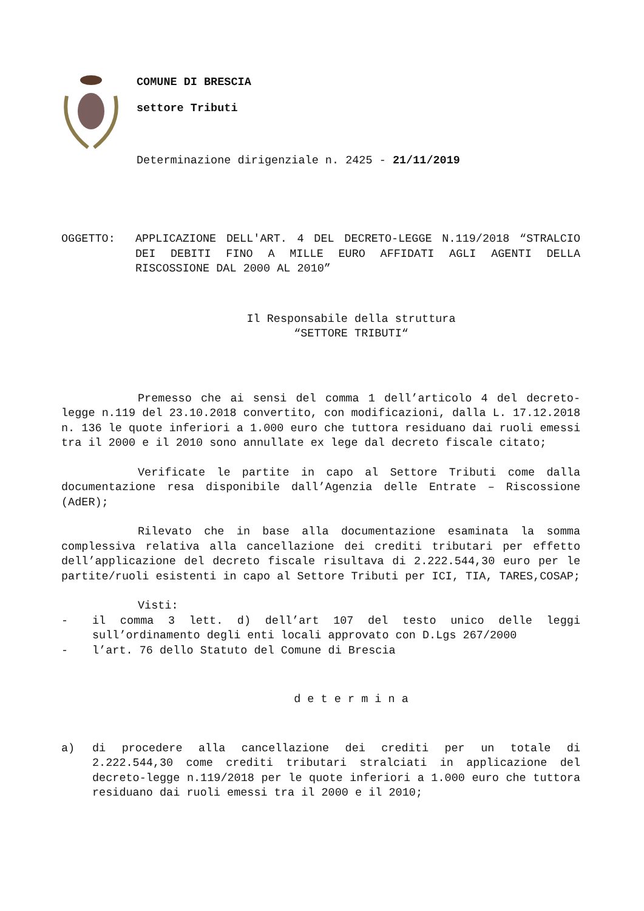COMUNE DI BRESCIA
settore Tributi
Determinazione dirigenziale n. 2425 - 21/11/2019
OGGETTO: APPLICAZIONE DELL'ART. 4 DEL DECRETO-LEGGE N.119/2018 “STRALCIO DEI DEBITI FINO A MILLE EURO AFFIDATI AGLI AGENTI DELLA RISCOSSIONE DAL 2000 AL 2010”
Il Responsabile della struttura
“SETTORE TRIBUTI“
Premesso che ai sensi del comma 1 dell’articolo 4 del decreto-legge n.119 del 23.10.2018 convertito, con modificazioni, dalla L. 17.12.2018 n. 136 le quote inferiori a 1.000 euro che tuttora residuano dai ruoli emessi tra il 2000 e il 2010 sono annullate ex lege dal decreto fiscale citato;
Verificate le partite in capo al Settore Tributi come dalla documentazione resa disponibile dall’Agenzia delle Entrate – Riscossione (AdER);
Rilevato che in base alla documentazione esaminata la somma complessiva relativa alla cancellazione dei crediti tributari per effetto dell’applicazione del decreto fiscale risultava di 2.222.544,30 euro per le partite/ruoli esistenti in capo al Settore Tributi per ICI, TIA, TARES,COSAP;
Visti:
- il comma 3 lett. d) dell’art 107 del testo unico delle leggi sull’ordinamento degli enti locali approvato con D.Lgs 267/2000
- l’art. 76 dello Statuto del Comune di Brescia
d e t e r m i n a
a) di procedere alla cancellazione dei crediti per un totale di 2.222.544,30 come crediti tributari stralciati in applicazione del decreto-legge n.119/2018 per le quote inferiori a 1.000 euro che tuttora residuano dai ruoli emessi tra il 2000 e il 2010;